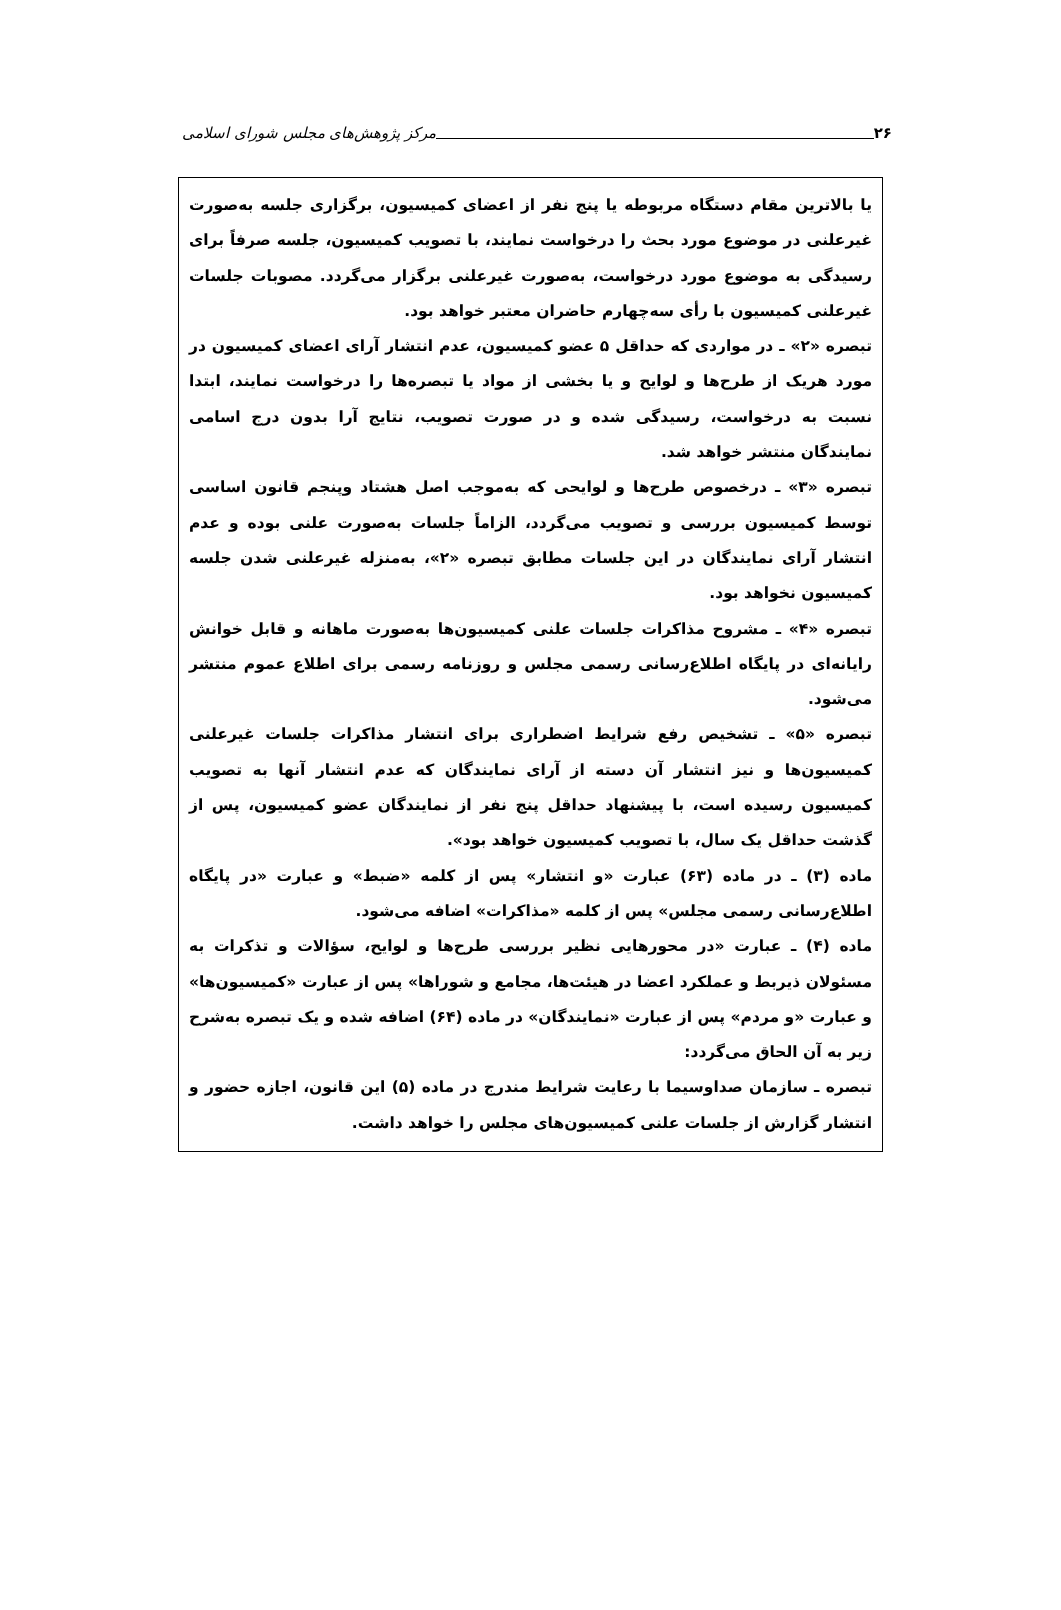۲۶ مرکز پژوهش‌های مجلس شورای اسلامی
یا بالاترین مقام دستگاه مربوطه یا پنج نفر از اعضای کمیسیون، برگزاری جلسه به‌صورت غیرعلنی در موضوع مورد بحث را درخواست نمایند، با تصویب کمیسیون، جلسه صرفاً برای رسیدگی به موضوع مورد درخواست، به‌صورت غیرعلنی برگزار می‌گردد. مصوبات جلسات غیرعلنی کمیسیون با رأی سه‌چهارم حاضران معتبر خواهد بود.
تبصره «۲» ـ در مواردی که حداقل ۵ عضو کمیسیون، عدم انتشار آرای اعضای کمیسیون در مورد هریک از طرح‌ها و لوایح و یا بخشی از مواد یا تبصره‌ها را درخواست نمایند، ابتدا نسبت به درخواست، رسیدگی شده و در صورت تصویب، نتایج آرا بدون درج اسامی نمایندگان منتشر خواهد شد.
تبصره «۳» ـ درخصوص طرح‌ها و لوایحی که به‌موجب اصل هشتاد وپنجم قانون اساسی توسط کمیسیون بررسی و تصویب می‌گردد، الزاماً جلسات به‌صورت علنی بوده و عدم انتشار آرای نمایندگان در این جلسات مطابق تبصره «۲»، به‌منزله غیرعلنی شدن جلسه کمیسیون نخواهد بود.
تبصره «۴» ـ مشروح مذاکرات جلسات علنی کمیسیون‌ها به‌صورت ماهانه و قابل خوانش رایانه‌ای در پایگاه اطلاع‌رسانی رسمی مجلس و روزنامه رسمی برای اطلاع عموم منتشر می‌شود.
تبصره «۵» ـ تشخیص رفع شرایط اضطراری برای انتشار مذاکرات جلسات غیرعلنی کمیسیون‌ها و نیز انتشار آن دسته از آرای نمایندگان که عدم انتشار آنها به تصویب کمیسیون رسیده است، با پیشنهاد حداقل پنج نفر از نمایندگان عضو کمیسیون، پس از گذشت حداقل یک سال، با تصویب کمیسیون خواهد بود».
ماده (۳) ـ در ماده (۶۳) عبارت «و انتشار» پس از کلمه «ضبط» و عبارت «در پایگاه اطلاع‌رسانی رسمی مجلس» پس از کلمه «مذاکرات» اضافه می‌شود.
ماده (۴) ـ عبارت «در محورهایی نظیر بررسی طرح‌ها و لوایح، سؤالات و تذکرات به مسئولان ذیربط و عملکرد اعضا در هیئت‌ها، مجامع و شوراها» پس از عبارت «کمیسیون‌ها» و عبارت «و مردم» پس از عبارت «نمایندگان» در ماده (۶۴) اضافه شده و یک تبصره به‌شرح زیر به آن الحاق می‌گردد:
تبصره ـ سازمان صداوسیما با رعایت شرایط مندرج در ماده (۵) این قانون، اجازه حضور و انتشار گزارش از جلسات علنی کمیسیون‌های مجلس را خواهد داشت.